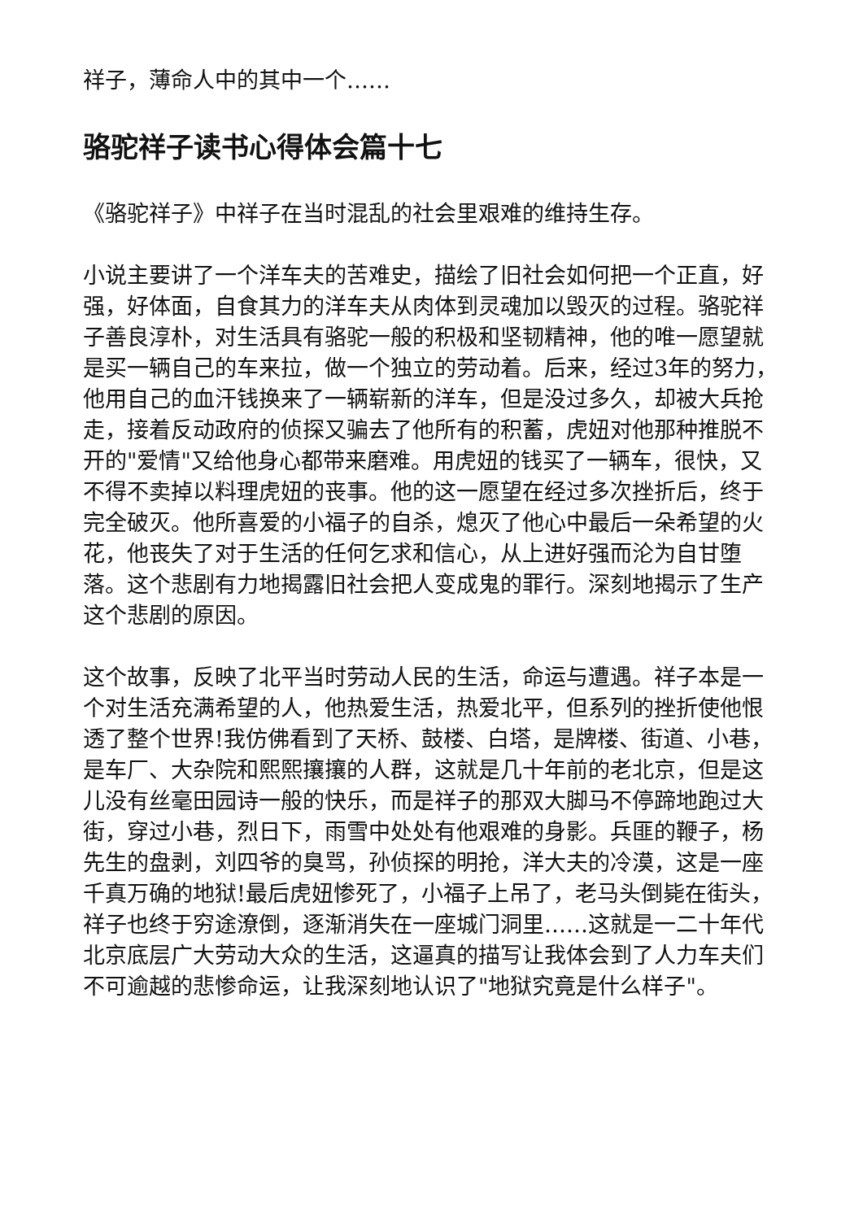祥子，薄命人中的其中一个……
骆驼祥子读书心得体会篇十七
《骆驼祥子》中祥子在当时混乱的社会里艰难的维持生存。
小说主要讲了一个洋车夫的苦难史，描绘了旧社会如何把一个正直，好强，好体面，自食其力的洋车夫从肉体到灵魂加以毁灭的过程。骆驼祥子善良淳朴，对生活具有骆驼一般的积极和坚韧精神，他的唯一愿望就是买一辆自己的车来拉，做一个独立的劳动着。后来，经过3年的努力，他用自己的血汗钱换来了一辆崭新的洋车，但是没过多久，却被大兵抢走，接着反动政府的侦探又骗去了他所有的积蓄，虎妞对他那种推脱不开的"爱情"又给他身心都带来磨难。用虎妞的钱买了一辆车，很快，又不得不卖掉以料理虎妞的丧事。他的这一愿望在经过多次挫折后，终于完全破灭。他所喜爱的小福子的自杀，熄灭了他心中最后一朵希望的火花，他丧失了对于生活的任何乞求和信心，从上进好强而沦为自甘堕落。这个悲剧有力地揭露旧社会把人变成鬼的罪行。深刻地揭示了生产这个悲剧的原因。
这个故事，反映了北平当时劳动人民的生活，命运与遭遇。祥子本是一个对生活充满希望的人，他热爱生活，热爱北平，但系列的挫折使他恨透了整个世界!我仿佛看到了天桥、鼓楼、白塔，是牌楼、街道、小巷，是车厂、大杂院和熙熙攘攘的人群，这就是几十年前的老北京，但是这儿没有丝毫田园诗一般的快乐，而是祥子的那双大脚马不停蹄地跑过大街，穿过小巷，烈日下，雨雪中处处有他艰难的身影。兵匪的鞭子，杨先生的盘剥，刘四爷的臭骂，孙侦探的明抢，洋大夫的冷漠，这是一座千真万确的地狱!最后虎妞惨死了，小福子上吊了，老马头倒毙在街头，祥子也终于穷途潦倒，逐渐消失在一座城门洞里……这就是一二十年代北京底层广大劳动大众的生活，这逼真的描写让我体会到了人力车夫们不可逾越的悲惨命运，让我深刻地认识了"地狱究竟是什么样子"。